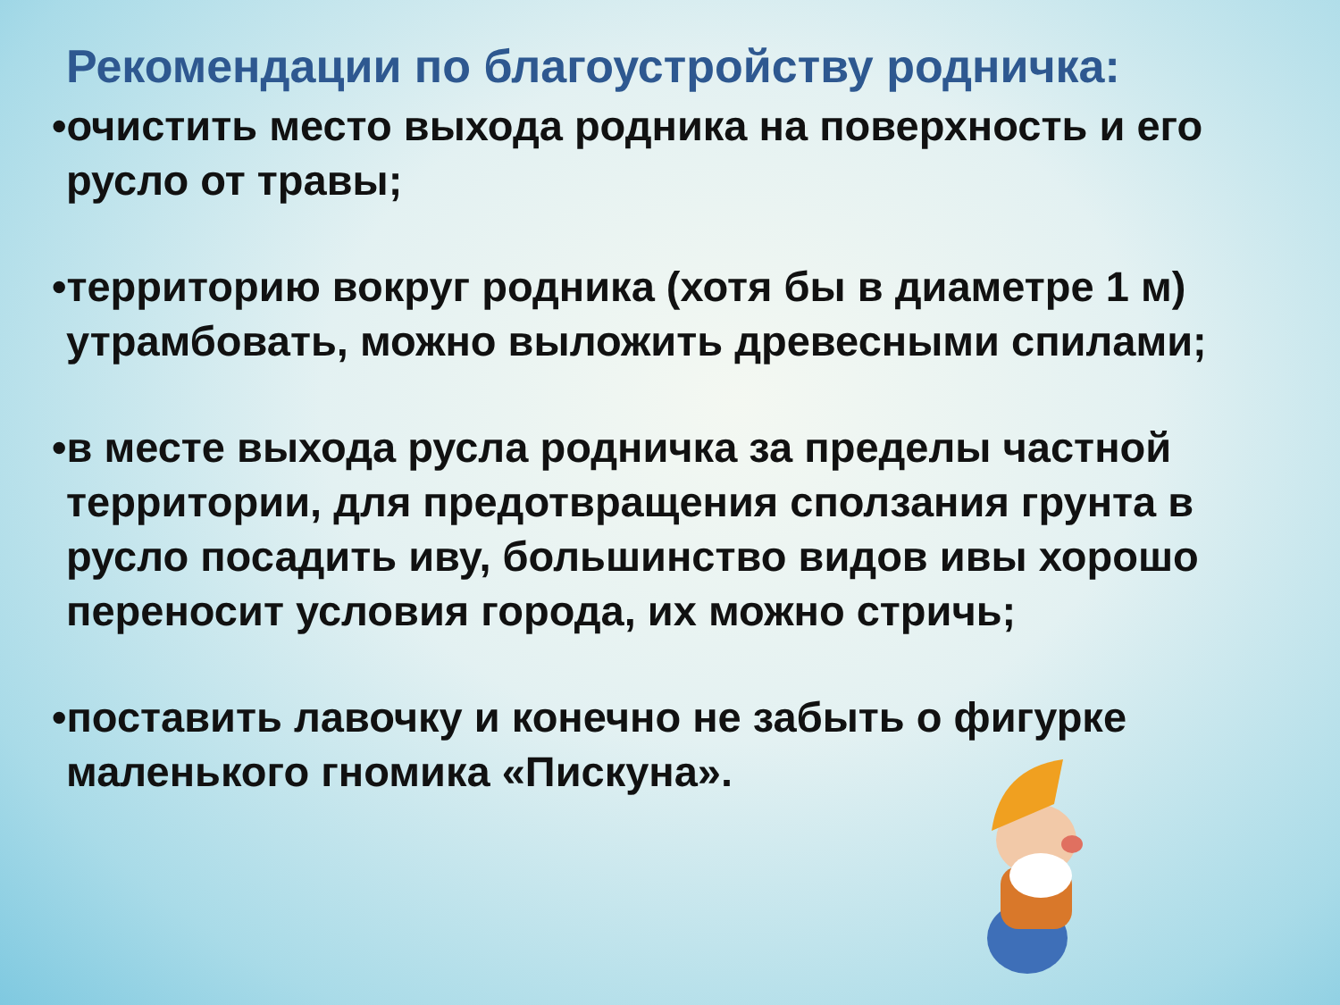Рекомендации по благоустройству родничка:
•очистить место выхода родника на поверхность и его русло от травы;
•территорию вокруг родника (хотя бы в диаметре 1 м) утрамбовать, можно выложить древесными спилами;
•в месте выхода русла родничка за пределы частной территории, для предотвращения сползания грунта в русло посадить иву, большинство видов ивы хорошо переносит условия города, их можно стричь;
•поставить лавочку и конечно не забыть о фигурке маленького гномика «Пискуна».